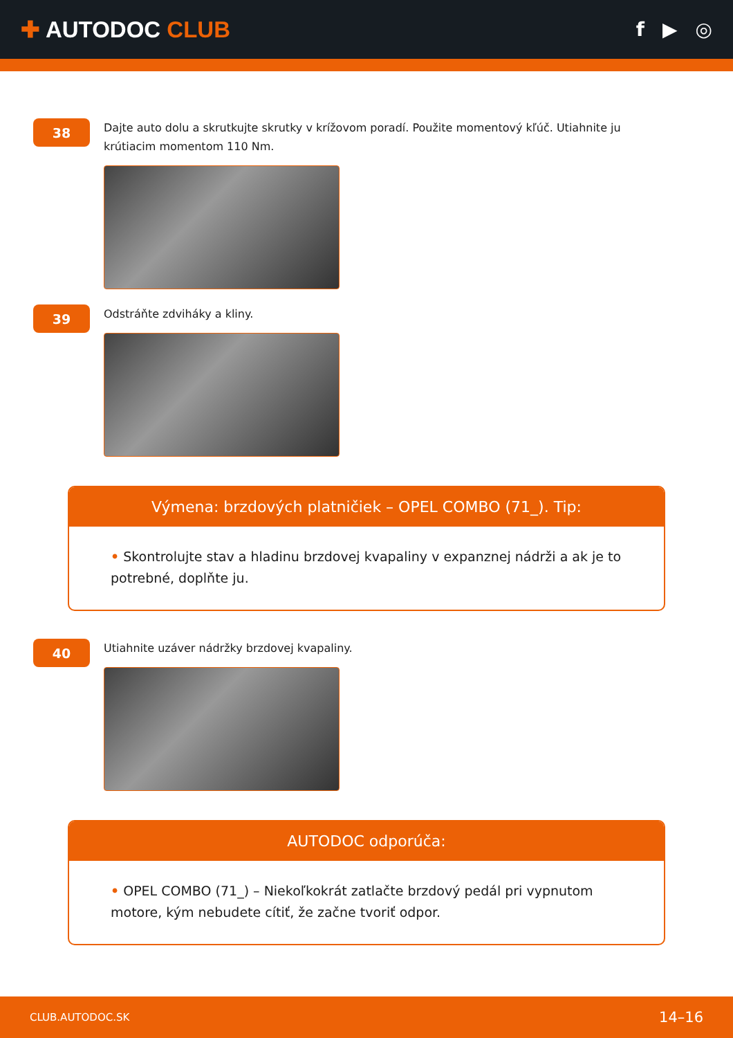✚ AUTODOC CLUB
f ▶ ◎
38
Dajte auto dolu a skrutkujte skrutky v krížovom poradí. Použite momentový kľúč. Utiahnite ju krútiacim momentom 110 Nm.
39
Odstráňte zdviháky a kliny.
Výmena: brzdových platničiek – OPEL COMBO (71_). Tip:
• Skontrolujte stav a hladinu brzdovej kvapaliny v expanznej nádrži a ak je to potrebné, doplňte ju.
40
Utiahnite uzáver nádržky brzdovej kvapaliny.
AUTODOC odporúča:
• OPEL COMBO (71_) – Niekoľkokrát zatlačte brzdový pedál pri vypnutom motore, kým nebudete cítiť, že začne tvoriť odpor.
CLUB.AUTODOC.SK 14–16